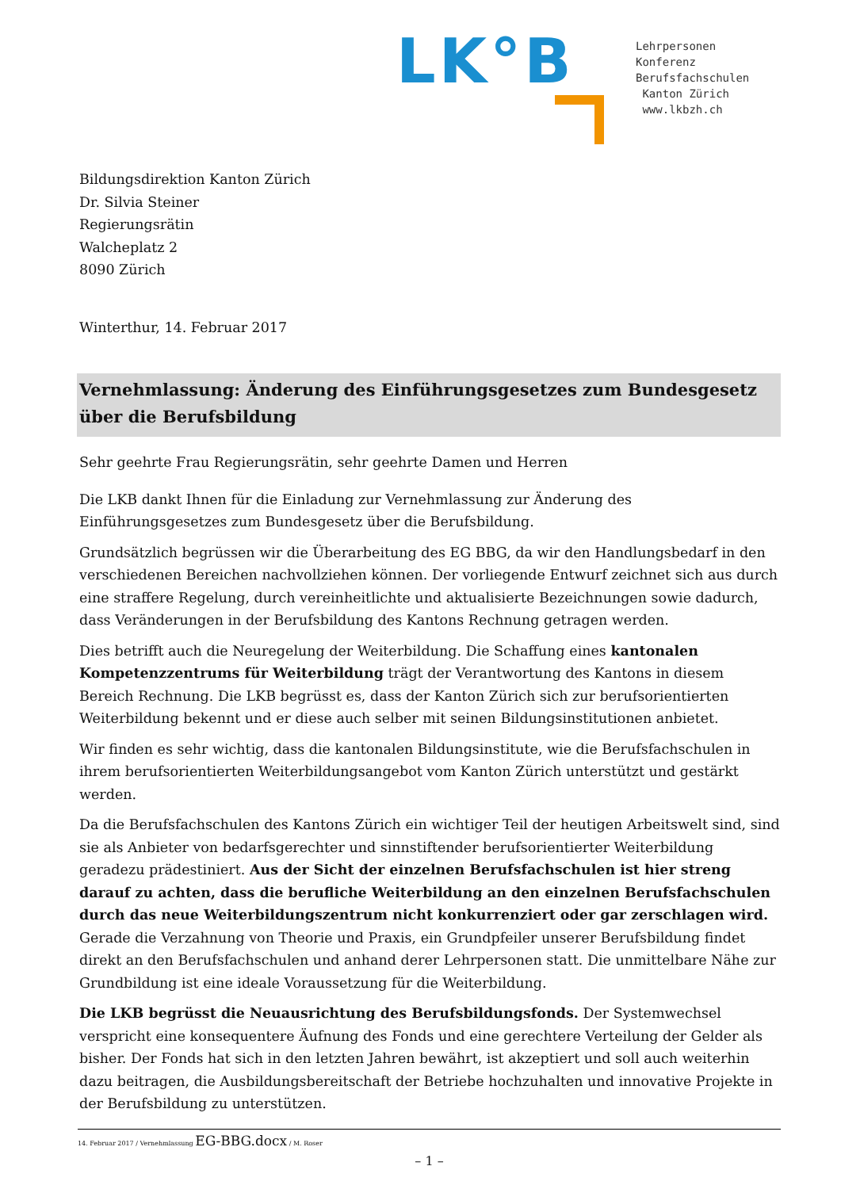LK°B
Lehrpersonen
Konferenz
Berufsfachschulen
Kanton Zürich
www.lkbzh.ch
Bildungsdirektion Kanton Zürich
Dr. Silvia Steiner
Regierungsrätin
Walcheplatz 2
8090 Zürich
Winterthur, 14. Februar 2017
Vernehmlassung: Änderung des Einführungsgesetzes zum Bundesgesetz über die Berufsbildung
Sehr geehrte Frau Regierungsrätin, sehr geehrte Damen und Herren
Die LKB dankt Ihnen für die Einladung zur Vernehmlassung zur Änderung des Einführungsgesetzes zum Bundesgesetz über die Berufsbildung.
Grundsätzlich begrüssen wir die Überarbeitung des EG BBG, da wir den Handlungsbedarf in den verschiedenen Bereichen nachvollziehen können. Der vorliegende Entwurf zeichnet sich aus durch eine straffere Regelung, durch vereinheitlichte und aktualisierte Bezeichnungen sowie dadurch, dass Veränderungen in der Berufsbildung des Kantons Rechnung getragen werden.
Dies betrifft auch die Neuregelung der Weiterbildung. Die Schaffung eines kantonalen Kompetenz­zentrums für Weiterbildung trägt der Verantwortung des Kantons in diesem Bereich Rechnung. Die LKB begrüsst es, dass der Kanton Zürich sich zur berufsorientierten Weiterbildung bekennt und er diese auch selber mit seinen Bildungsinstitutionen anbietet.
Wir finden es sehr wichtig, dass die kantonalen Bildungsinstitute, wie die Berufsfachschulen in ihrem berufsorientierten Weiterbildungsangebot vom Kanton Zürich unterstützt und gestärkt werden.
Da die Berufsfachschulen des Kantons Zürich ein wichtiger Teil der heutigen Arbeitswelt sind, sind sie als Anbieter von bedarfsgerechter und sinnstiftender berufsorientierter Weiterbildung geradezu prädestiniert. Aus der Sicht der einzelnen Berufsfachschulen ist hier streng darauf zu achten, dass die berufliche Weiterbildung an den einzelnen Berufsfachschulen durch das neue Weiterbildungszentrum nicht konkurrenziert oder gar zerschlagen wird. Gerade die Verzahnung von Theorie und Praxis, ein Grundpfeiler unserer Berufsbildung findet direkt an den Berufsfachschulen und anhand derer Lehrpersonen statt. Die unmittelbare Nähe zur Grundbildung ist eine ideale Voraussetzung für die Weiterbildung.
Die LKB begrüsst die Neuausrichtung des Berufsbildungsfonds. Der Systemwechsel verspricht eine konsequentere Äufnung des Fonds und eine gerechtere Verteilung der Gelder als bisher. Der Fonds hat sich in den letzten Jahren bewährt, ist akzeptiert und soll auch weiterhin dazu beitragen, die Ausbildungsbereitschaft der Betriebe hochzuhalten und innovative Projekte in der Berufsbildung zu unterstützen.
14. Februar 2017 / Vernehmlassung EG-BBG.docx / M. Roser
– 1 –